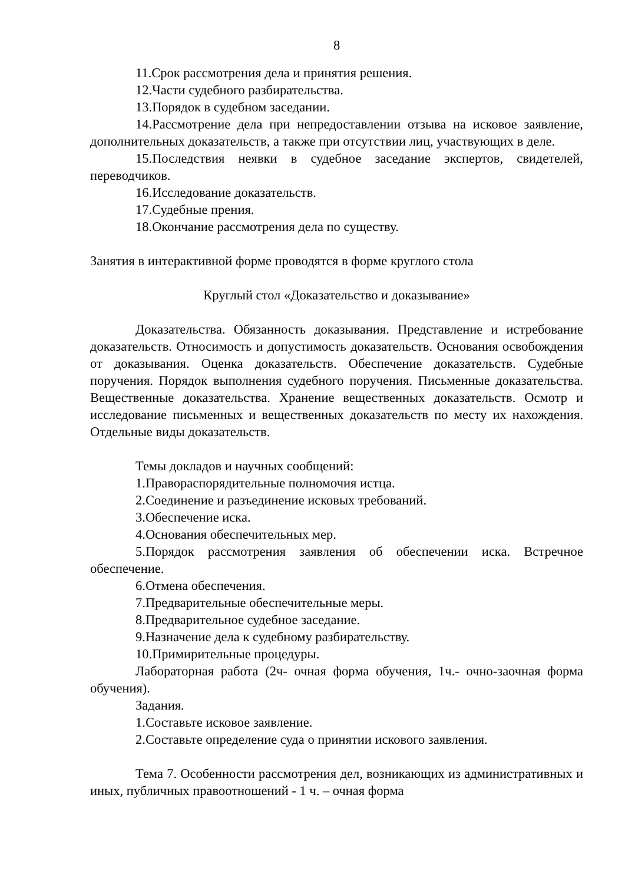8
11.Срок рассмотрения дела и принятия решения.
12.Части судебного разбирательства.
13.Порядок в судебном заседании.
14.Рассмотрение дела при непредоставлении отзыва на исковое заявление, дополнительных доказательств, а также при отсутствии лиц, участвующих в деле.
15.Последствия неявки в судебное заседание экспертов, свидетелей, переводчиков.
16.Исследование доказательств.
17.Судебные прения.
18.Окончание рассмотрения дела по существу.
Занятия в интерактивной форме проводятся в форме круглого стола
Круглый стол «Доказательство и доказывание»
Доказательства. Обязанность доказывания. Представление и истребование доказательств. Относимость и допустимость доказательств. Основания освобождения от доказывания. Оценка доказательств. Обеспечение доказательств. Судебные поручения. Порядок выполнения судебного поручения. Письменные доказательства. Вещественные доказательства. Хранение вещественных доказательств. Осмотр и исследование письменных и вещественных доказательств по месту их нахождения. Отдельные виды доказательств.
Темы докладов и научных сообщений:
1.Правораспорядительные полномочия истца.
2.Соединение и разъединение исковых требований.
3.Обеспечение иска.
4.Основания обеспечительных мер.
5.Порядок рассмотрения заявления об обеспечении иска. Встречное обеспечение.
6.Отмена обеспечения.
7.Предварительные обеспечительные меры.
8.Предварительное судебное заседание.
9.Назначение дела к судебному разбирательству.
10.Примирительные процедуры.
Лабораторная работа (2ч- очная форма обучения, 1ч.- очно-заочная форма обучения).
Задания.
1.Составьте исковое заявление.
2.Составьте определение суда о принятии искового заявления.
Тема 7. Особенности рассмотрения дел, возникающих из административных и иных, публичных правоотношений - 1 ч. – очная форма